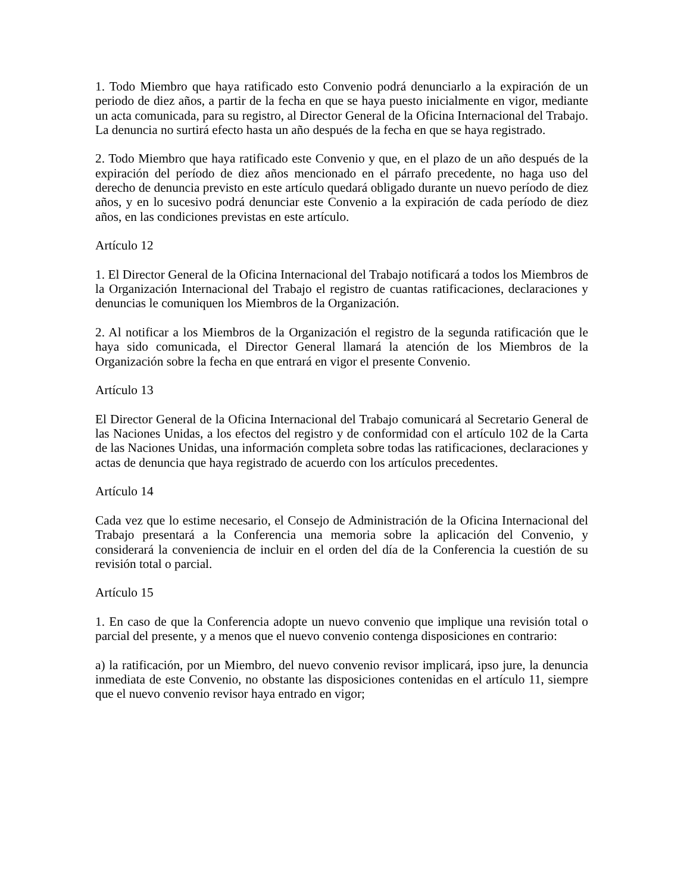1. Todo Miembro que haya ratificado esto Convenio podrá denunciarlo a la expiración de un periodo de diez años, a partir de la fecha en que se haya puesto inicialmente en vigor, mediante un acta comunicada, para su registro, al Director General de la Oficina Internacional del Trabajo. La denuncia no surtirá efecto hasta un año después de la fecha en que se haya registrado.
2. Todo Miembro que haya ratificado este Convenio y que, en el plazo de un año después de la expiración del período de diez años mencionado en el párrafo precedente, no haga uso del derecho de denuncia previsto en este artículo quedará obligado durante un nuevo período de diez años, y en lo sucesivo podrá denunciar este Convenio a la expiración de cada período de diez años, en las condiciones previstas en este artículo.
Artículo 12
1. El Director General de la Oficina Internacional del Trabajo notificará a todos los Miembros de la Organización Internacional del Trabajo el registro de cuantas ratificaciones, declaraciones y denuncias le comuniquen los Miembros de la Organización.
2. Al notificar a los Miembros de la Organización el registro de la segunda ratificación que le haya sido comunicada, el Director General llamará la atención de los Miembros de la Organización sobre la fecha en que entrará en vigor el presente Convenio.
Artículo 13
El Director General de la Oficina Internacional del Trabajo comunicará al Secretario General de las Naciones Unidas, a los efectos del registro y de conformidad con el artículo 102 de la Carta de las Naciones Unidas, una información completa sobre todas las ratificaciones, declaraciones y actas de denuncia que haya registrado de acuerdo con los artículos precedentes.
Artículo 14
Cada vez que lo estime necesario, el Consejo de Administración de la Oficina Internacional del Trabajo presentará a la Conferencia una memoria sobre la aplicación del Convenio, y considerará la conveniencia de incluir en el orden del día de la Conferencia la cuestión de su revisión total o parcial.
Artículo 15
1. En caso de que la Conferencia adopte un nuevo convenio que implique una revisión total o parcial del presente, y a menos que el nuevo convenio contenga disposiciones en contrario:
a) la ratificación, por un Miembro, del nuevo convenio revisor implicará, ipso jure, la denuncia inmediata de este Convenio, no obstante las disposiciones contenidas en el artículo 11, siempre que el nuevo convenio revisor haya entrado en vigor;